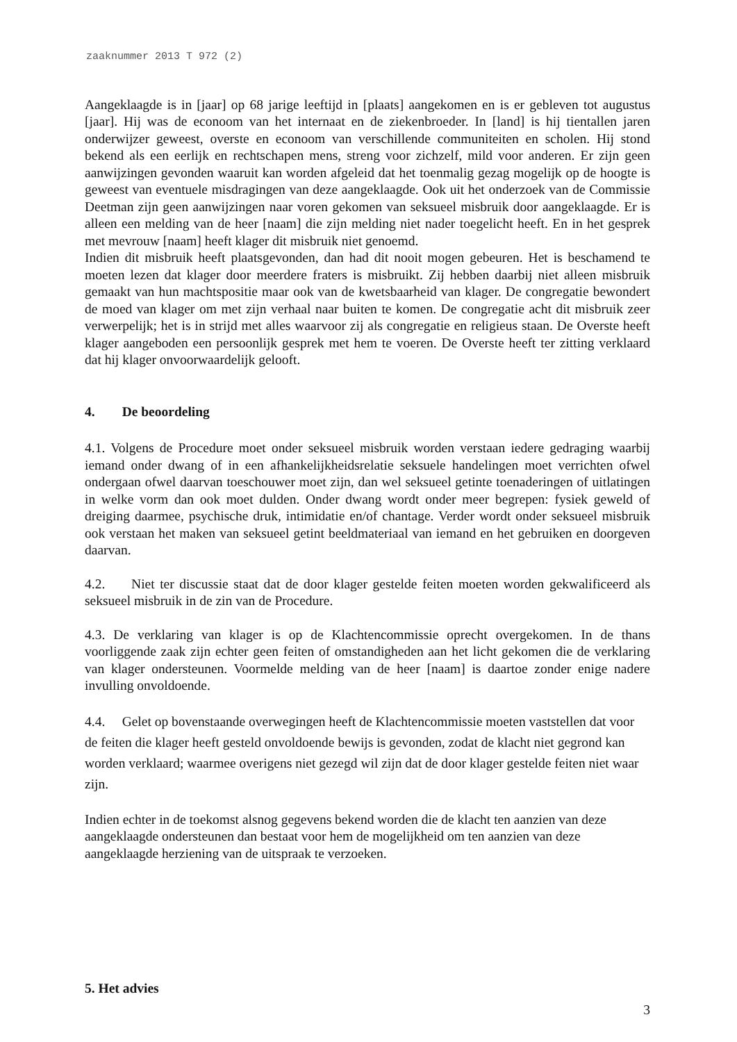zaaknummer 2013 T 972 (2)
Aangeklaagde is in [jaar] op 68 jarige leeftijd in [plaats] aangekomen en is er gebleven tot augustus [jaar]. Hij was de econoom van het internaat en de ziekenbroeder. In [land] is hij tientallen jaren onderwijzer geweest, overste en econoom van verschillende communiteiten en scholen. Hij stond bekend als een eerlijk en rechtschapen mens, streng voor zichzelf, mild voor anderen. Er zijn geen aanwijzingen gevonden waaruit kan worden afgeleid dat het toenmalig gezag mogelijk op de hoogte is geweest van eventuele misdragingen van deze aangeklaagde. Ook uit het onderzoek van de Commissie Deetman zijn geen aanwijzingen naar voren gekomen van seksueel misbruik door aangeklaagde. Er is alleen een melding van de heer [naam] die zijn melding niet nader toegelicht heeft. En in het gesprek met mevrouw [naam] heeft klager dit misbruik niet genoemd.
Indien dit misbruik heeft plaatsgevonden, dan had dit nooit mogen gebeuren. Het is beschamend te moeten lezen dat klager door meerdere fraters is misbruikt. Zij hebben daarbij niet alleen misbruik gemaakt van hun machtspositie maar ook van de kwetsbaarheid van klager. De congregatie bewondert de moed van klager om met zijn verhaal naar buiten te komen. De congregatie acht dit misbruik zeer verwerpelijk; het is in strijd met alles waarvoor zij als congregatie en religieus staan. De Overste heeft klager aangeboden een persoonlijk gesprek met hem te voeren. De Overste heeft ter zitting verklaard dat hij klager onvoorwaardelijk gelooft.
4. De beoordeling
4.1. Volgens de Procedure moet onder seksueel misbruik worden verstaan iedere gedraging waarbij iemand onder dwang of in een afhankelijkheidsrelatie seksuele handelingen moet verrichten ofwel ondergaan ofwel daarvan toeschouwer moet zijn, dan wel seksueel getinte toenaderingen of uitlatingen in welke vorm dan ook moet dulden. Onder dwang wordt onder meer begrepen: fysiek geweld of dreiging daarmee, psychische druk, intimidatie en/of chantage. Verder wordt onder seksueel misbruik ook verstaan het maken van seksueel getint beeldmateriaal van iemand en het gebruiken en doorgeven daarvan.
4.2. Niet ter discussie staat dat de door klager gestelde feiten moeten worden gekwalificeerd als seksueel misbruik in de zin van de Procedure.
4.3. De verklaring van klager is op de Klachtencommissie oprecht overgekomen. In de thans voorliggende zaak zijn echter geen feiten of omstandigheden aan het licht gekomen die de verklaring van klager ondersteunen. Voormelde melding van de heer [naam] is daartoe zonder enige nadere invulling onvoldoende.
4.4. Gelet op bovenstaande overwegingen heeft de Klachtencommissie moeten vaststellen dat voor de feiten die klager heeft gesteld onvoldoende bewijs is gevonden, zodat de klacht niet gegrond kan worden verklaard; waarmee overigens niet gezegd wil zijn dat de door klager gestelde feiten niet waar zijn.
Indien echter in de toekomst alsnog gegevens bekend worden die de klacht ten aanzien van deze aangeklaagde ondersteunen dan bestaat voor hem de mogelijkheid om ten aanzien van deze aangeklaagde herziening van de uitspraak te verzoeken.
5. Het advies
3